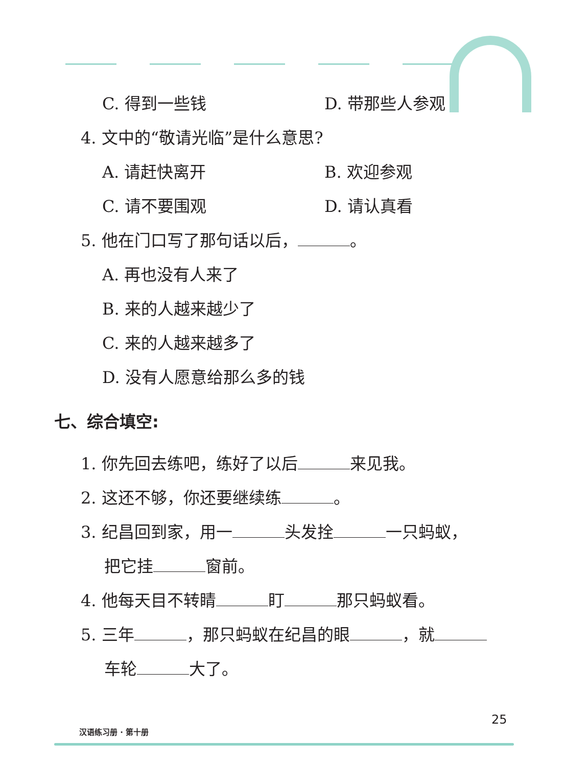C. 得到一些钱 D. 带那些人参观
4. 文中的“敬请光临”是什么意思?
A. 请赶快离开 B. 欢迎参观
C. 请不要围观 D. 请认真看
5. 他在门口写了那句话以后， 。
A. 再也没有人来了
B. 来的人越来越少了
C. 来的人越来越多了
D. 没有人愿意给那么多的钱
七、综合填空:
1. 你先回去练吧，练好了以后 来见我。
2. 这还不够，你还要继续练 。
3. 纪昌回到家，用一 头发拴 一只蚂蚁，
把它挂 窗前。
4. 他每天目不转睛 盯 那只蚂蚁看。
5. 三年 ，那只蚂蚁在纪昌的眼 ，就
车轮 大了。
25
汉语练习册 · 第十册